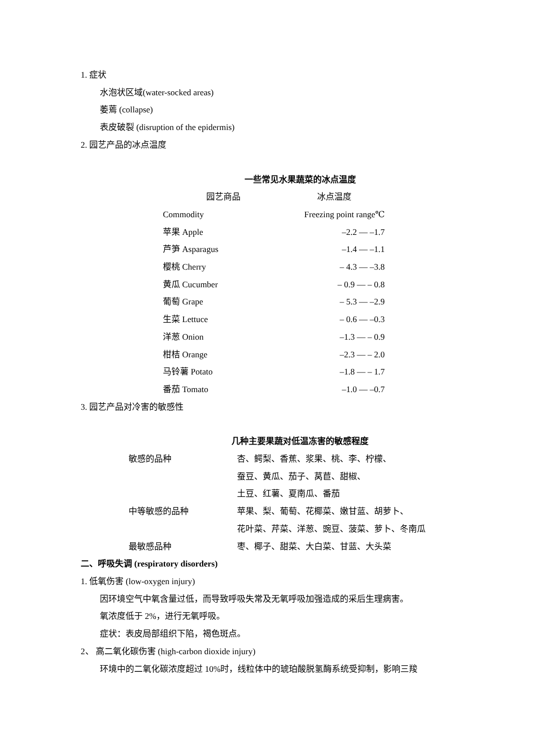1. 症状
水泡状区域(water-socked areas)
萎蔫 (collapse)
表皮破裂 (disruption of the epidermis)
2. 园艺产品的冰点温度
一些常见水果蔬菜的冰点温度
| 园艺商品 | 冰点温度 |
| --- | --- |
| Commodity | Freezing point range℃ |
| 苹果 Apple | –2.2 — –1.7 |
| 芦笋 Asparagus | –1.4 — –1.1 |
| 樱桃 Cherry | – 4.3 — –3.8 |
| 黄瓜 Cucumber | – 0.9 — – 0.8 |
| 葡萄 Grape | – 5.3 — –2.9 |
| 生菜 Lettuce | – 0.6 — –0.3 |
| 洋葱 Onion | –1.3 — – 0.9 |
| 柑桔 Orange | –2.3 — – 2.0 |
| 马铃薯 Potato | –1.8 — – 1.7 |
| 番茄 Tomato | –1.0 — –0.7 |
3. 园艺产品对冷害的敏感性
几种主要果蔬对低温冻害的敏感程度
| 敏感的品种 | 杏、鳄梨、香蕉、浆果、桃、李、柠檬、 蚕豆、黄瓜、茄子、莴苣、甜椒、 土豆、红薯、夏南瓜、番茄 |
| 中等敏感的品种 | 苹果、梨、葡萄、花椰菜、嫩甘蓝、胡萝卜、 花叶菜、芹菜、洋葱、豌豆、菠菜、萝卜、冬南瓜 |
| 最敏感品种 | 枣、椰子、甜菜、大白菜、甘蓝、大头菜 |
二、呼吸失调 (respiratory disorders)
1. 低氧伤害 (low-oxygen injury)
因环境空气中氧含量过低，而导致呼吸失常及无氧呼吸加强造成的采后生理病害。
氧浓度低于 2%，进行无氧呼吸。
症状：表皮局部组织下陷，褐色斑点。
2、 高二氧化碳伤害 (high-carbon dioxide injury)
环境中的二氧化碳浓度超过 10%时，线粒体中的琥珀酸脱氢酶系统受抑制，影响三羧